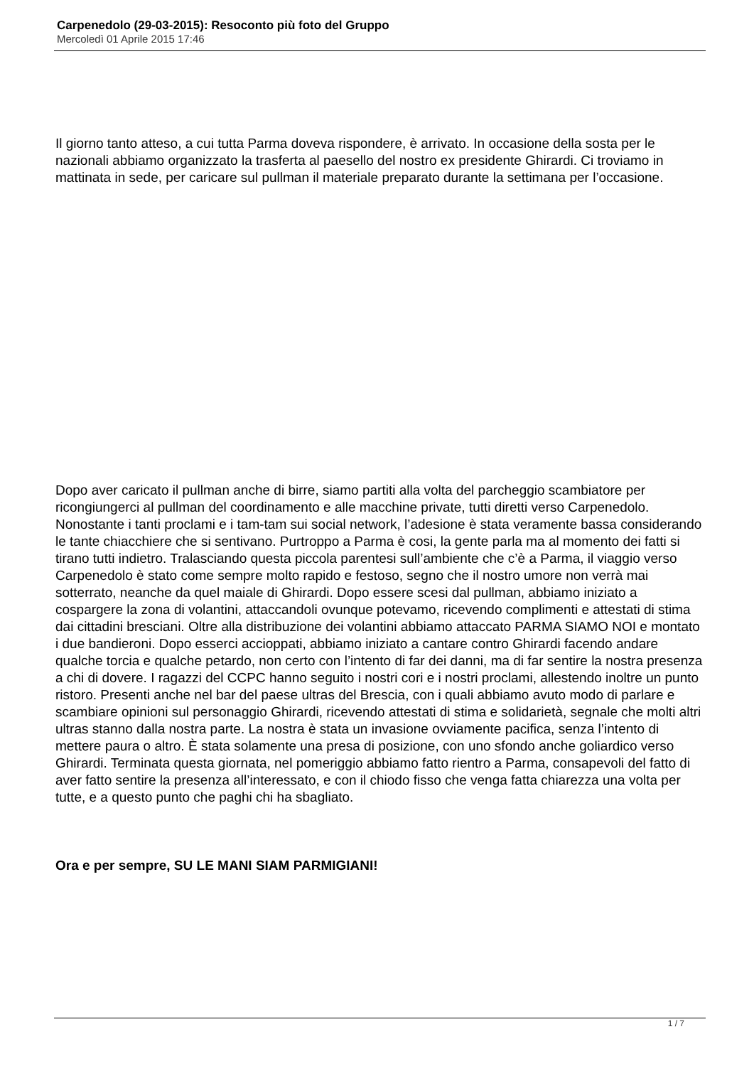Carpenedolo (29-03-2015): Resoconto più foto del Gruppo
Mercoledì 01 Aprile 2015 17:46
Il giorno tanto atteso, a cui tutta Parma doveva rispondere, è arrivato. In occasione della sosta per le nazionali abbiamo organizzato la trasferta al paesello del nostro ex presidente Ghirardi. Ci troviamo in mattinata in sede, per caricare sul pullman il materiale preparato durante la settimana per l’occasione.
Dopo aver caricato il pullman anche di birre, siamo partiti alla volta del parcheggio scambiatore per ricongiungerci al pullman del coordinamento e alle macchine private, tutti diretti verso Carpenedolo. Nonostante i tanti proclami e i tam-tam sui social network, l’adesione è stata veramente bassa considerando le tante chiacchiere che si sentivano. Purtroppo a Parma è cosi, la gente parla ma al momento dei fatti si tirano tutti indietro. Tralasciando questa piccola parentesi sull’ambiente che c’è a Parma, il viaggio verso Carpenedolo è stato come sempre molto rapido e festoso, segno che il nostro umore non verrà mai sotterrato, neanche da quel maiale di Ghirardi. Dopo essere scesi dal pullman, abbiamo iniziato a cospargere la zona di volantini, attaccandoli ovunque potevamo, ricevendo complimenti e attestati di stima dai cittadini bresciani. Oltre alla distribuzione dei volantini abbiamo attaccato PARMA SIAMO NOI e montato i due bandieroni. Dopo esserci accioppati, abbiamo iniziato a cantare contro Ghirardi facendo andare qualche torcia e qualche petardo, non certo con l’intento di far dei danni, ma di far sentire la nostra presenza a chi di dovere. I ragazzi del CCPC hanno seguito i nostri cori e i nostri proclami, allestendo inoltre un punto ristoro. Presenti anche nel bar del paese ultras del Brescia, con i quali abbiamo avuto modo di parlare e scambiare opinioni sul personaggio Ghirardi, ricevendo attestati di stima e solidarietà, segnale che molti altri ultras stanno dalla nostra parte. La nostra è stata un invasione ovviamente pacifica, senza l’intento di mettere paura o altro. È stata solamente una presa di posizione, con uno sfondo anche goliardico verso Ghirardi. Terminata questa giornata, nel pomeriggio abbiamo fatto rientro a Parma, consapevoli del fatto di aver fatto sentire la presenza all’interessato, e con il chiodo fisso che venga fatta chiarezza una volta per tutte, e a questo punto che paghi chi ha sbagliato.
Ora e per sempre, SU LE MANI SIAM PARMIGIANI!
1 / 7